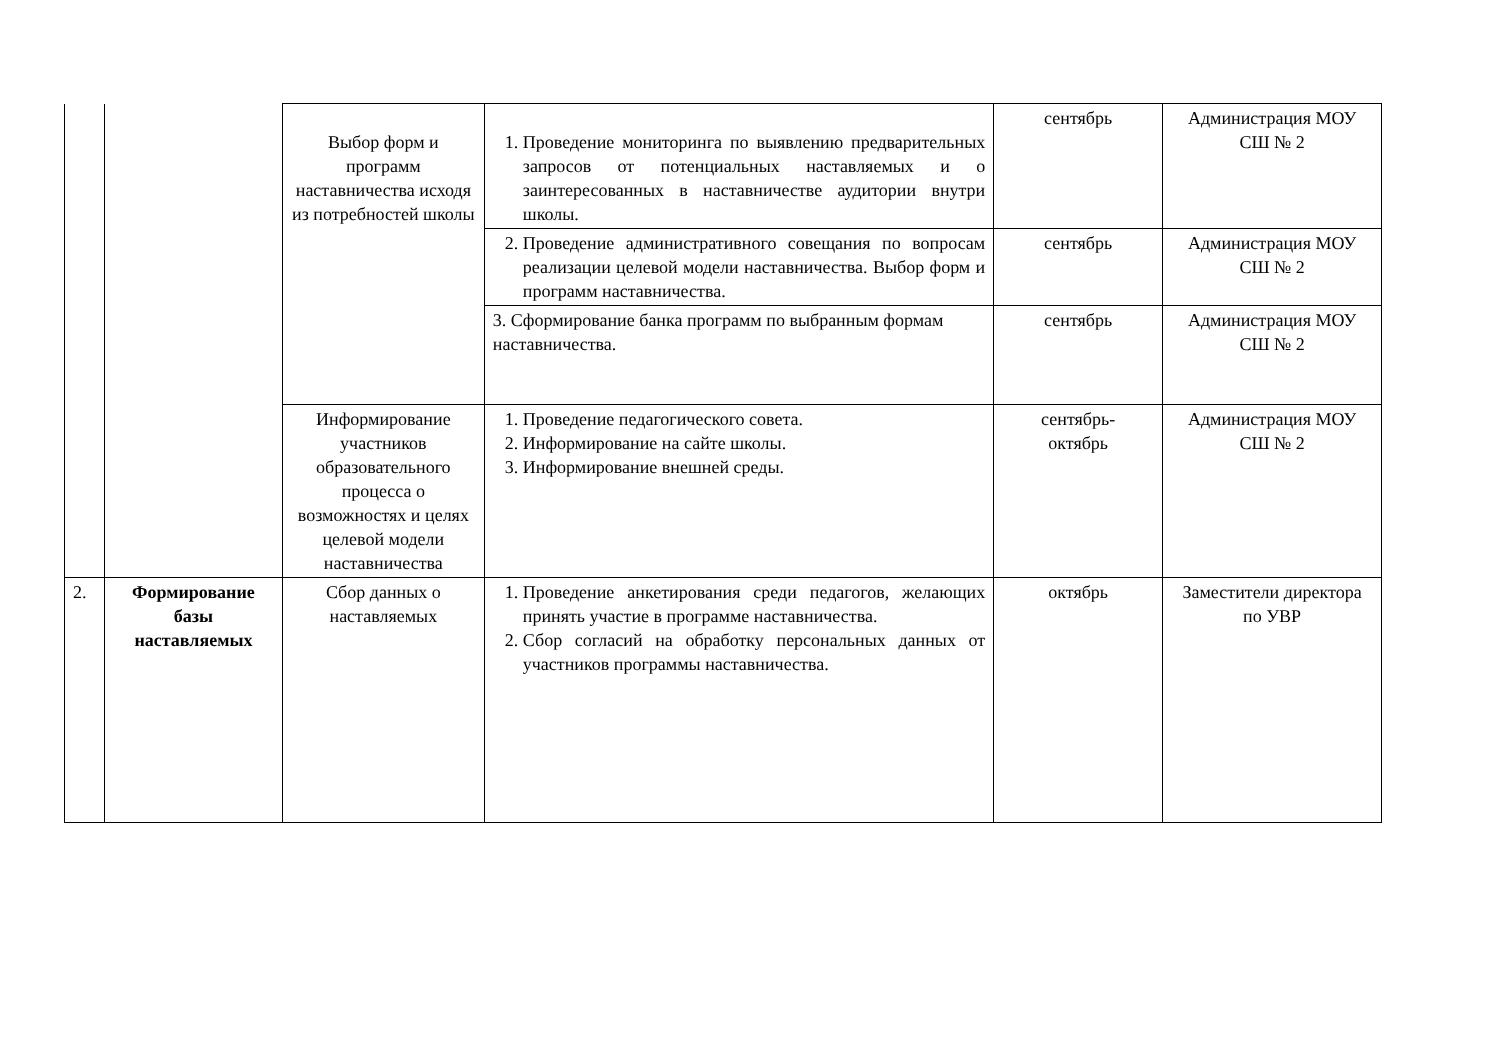| | | Выбор форм и программ наставничества исходя из потребностей школы | 1. Проведение мониторинга по выявлению предварительных запросов от потенциальных наставляемых и о заинтересованных в наставничестве аудитории внутри школы. | сентябрь | Администрация МОУ СШ № 2 |
| | | | 2. Проведение административного совещания по вопросам реализации целевой модели наставничества. Выбор форм и программ наставничества. | сентябрь | Администрация МОУ СШ № 2 |
| | | | 3. Сформирование банка программ по выбранным формам наставничества. | сентябрь | Администрация МОУ СШ № 2 |
| | | Информирование участников образовательного процесса о возможностях и целях целевой модели наставничества | 1. Проведение педагогического совета. 2. Информирование на сайте школы. 3. Информирование внешней среды. | сентябрь- октябрь | Администрация МОУ СШ № 2 |
| 2. | Формирование базы наставляемых | Сбор данных о наставляемых | 1. Проведение анкетирования среди педагогов, желающих принять участие в программе наставничества. 2. Сбор согласий на обработку персональных данных от участников программы наставничества. | октябрь | Заместители директора по УВР |